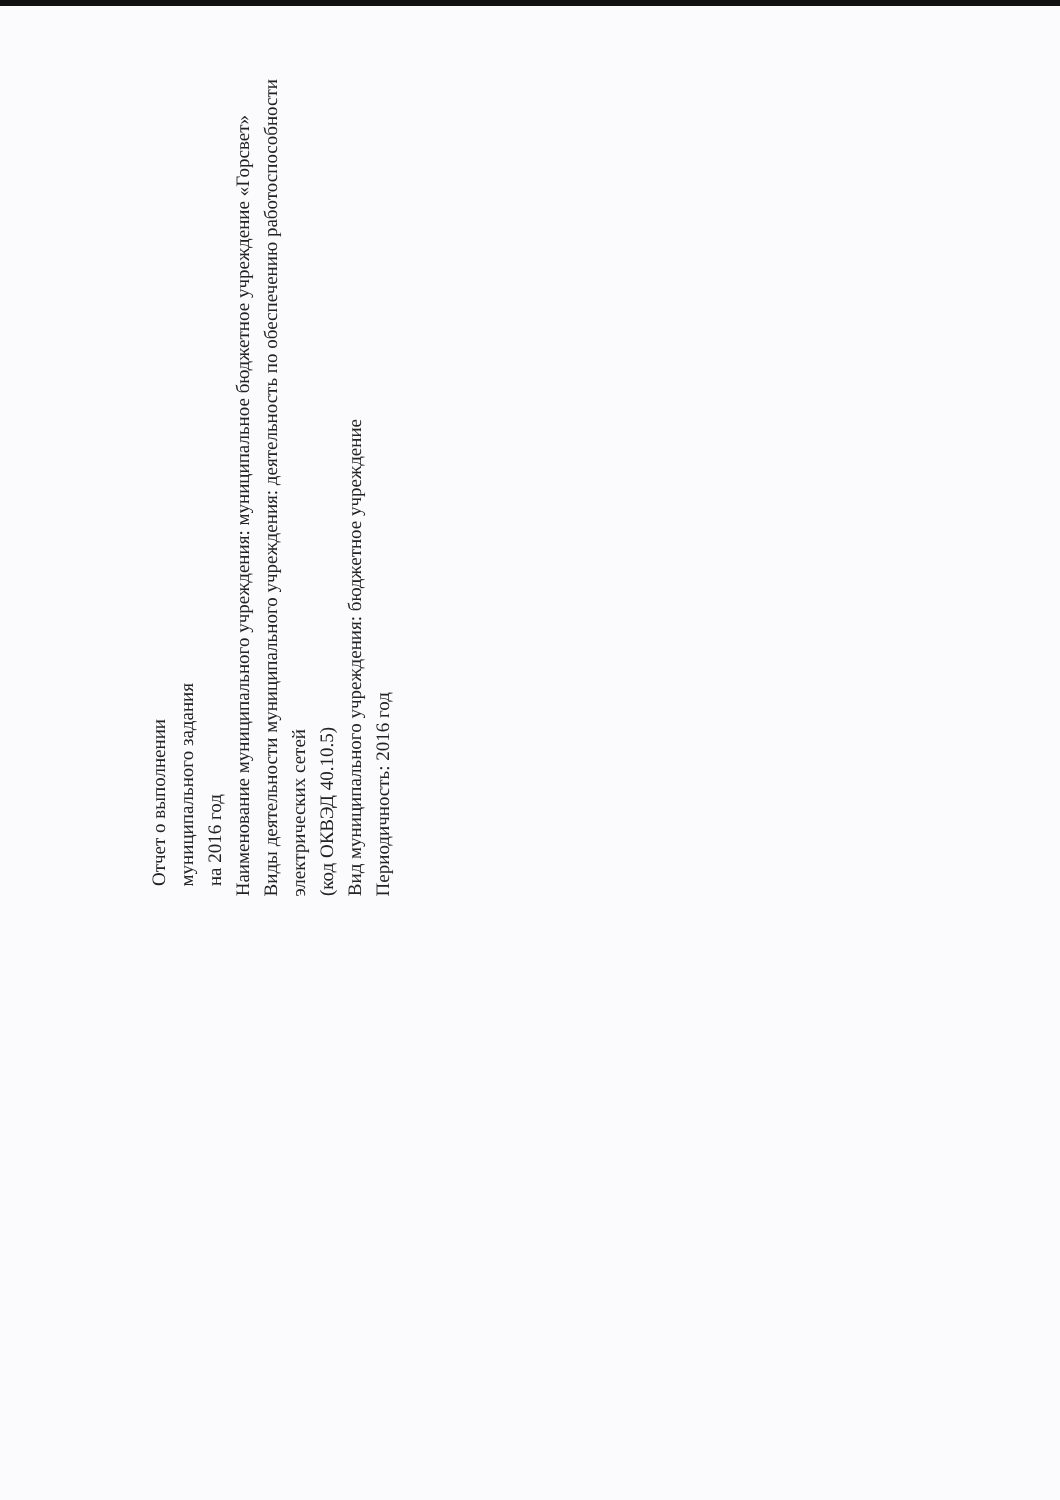Отчет о выполнении
муниципального задания
на 2016 год
Наименование муниципального учреждения: муниципальное бюджетное учреждение «Горсвет»
Виды деятельности муниципального учреждения: деятельность по обеспечению работоспособности электрических сетей
(код ОКВЭД 40.10.5)
Вид муниципального учреждения: бюджетное учреждение
Периодичность: 2016 год